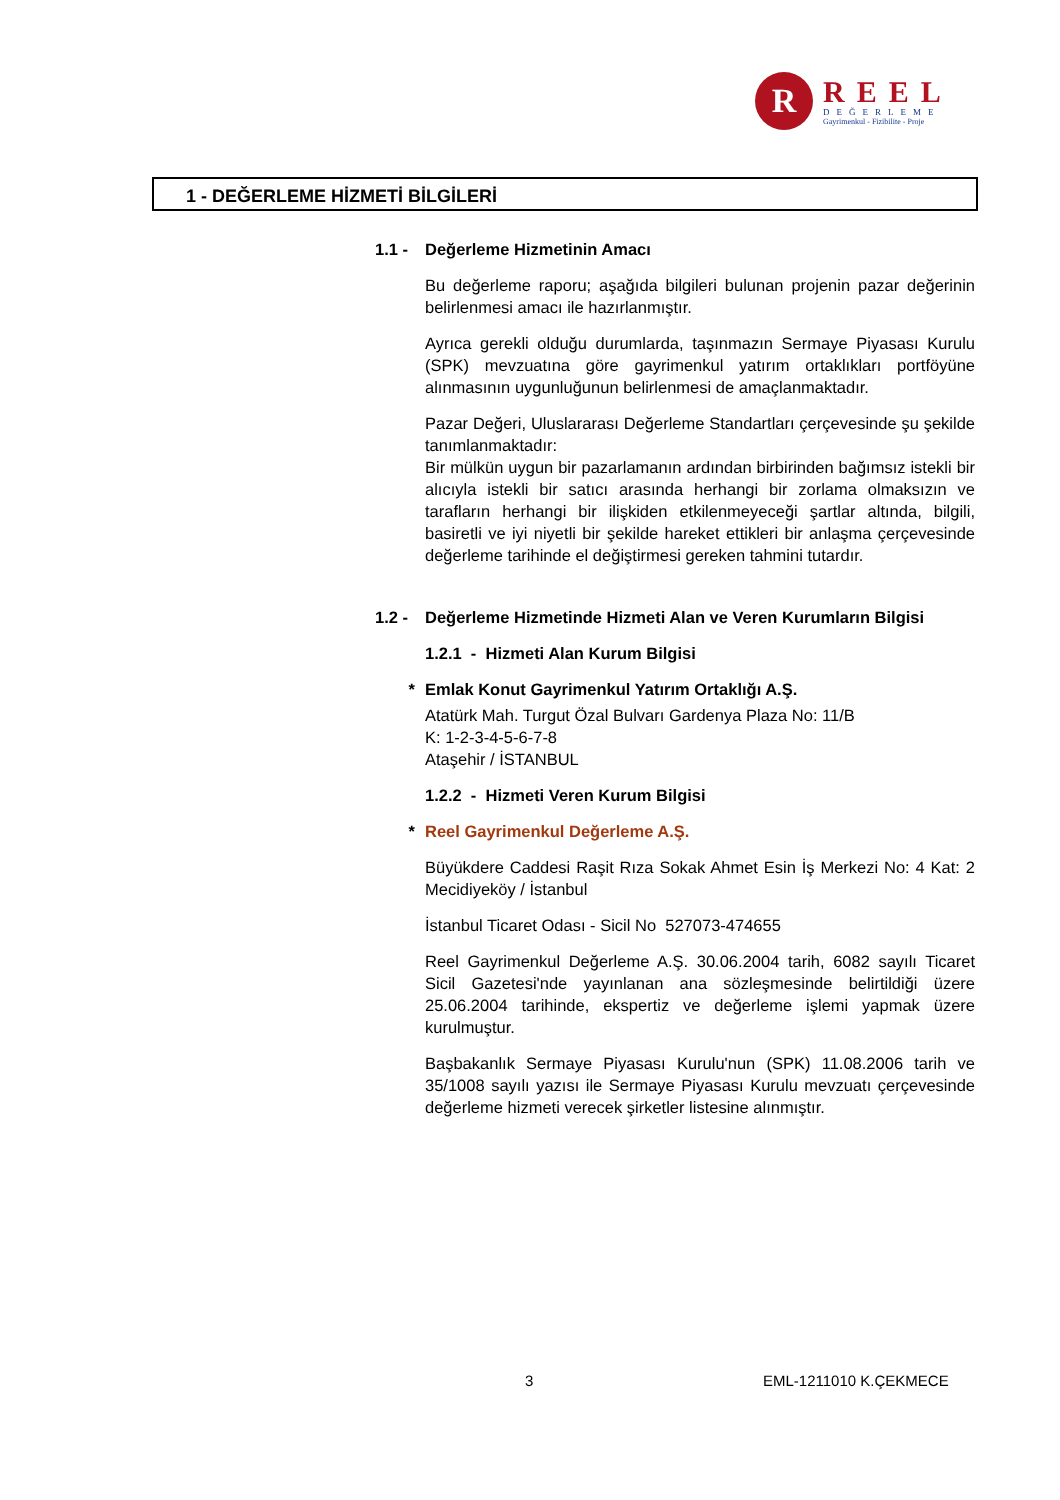R
REEL
DEĞERLEME
Gayrimenkul - Fizibilite - Proje
1 - DEĞERLEME HİZMETİ BİLGİLERİ
1.1 - Değerleme Hizmetinin Amacı
Bu değerleme raporu; aşağıda bilgileri bulunan projenin pazar değerinin belirlenmesi amacı ile hazırlanmıştır.
Ayrıca gerekli olduğu durumlarda, taşınmazın Sermaye Piyasası Kurulu (SPK) mevzuatına göre gayrimenkul yatırım ortaklıkları portföyüne alınmasının uygunluğunun belirlenmesi de amaçlanmaktadır.
Pazar Değeri, Uluslararası Değerleme Standartları çerçevesinde şu şekilde tanımlanmaktadır:
Bir mülkün uygun bir pazarlamanın ardından birbirinden bağımsız istekli bir alıcıyla istekli bir satıcı arasında herhangi bir zorlama olmaksızın ve tarafların herhangi bir ilişkiden etkilenmeyeceği şartlar altında, bilgili, basiretli ve iyi niyetli bir şekilde hareket ettikleri bir anlaşma çerçevesinde değerleme tarihinde el değiştirmesi gereken tahmini tutardır.
1.2 - Değerleme Hizmetinde Hizmeti Alan ve Veren Kurumların Bilgisi
1.2.1 - Hizmeti Alan Kurum Bilgisi
* Emlak Konut Gayrimenkul Yatırım Ortaklığı A.Ş.
Atatürk Mah. Turgut Özal Bulvarı Gardenya Plaza No: 11/B
K: 1-2-3-4-5-6-7-8
Ataşehir / İSTANBUL
1.2.2 - Hizmeti Veren Kurum Bilgisi
* Reel Gayrimenkul Değerleme A.Ş.
Büyükdere Caddesi Raşit Rıza Sokak Ahmet Esin İş Merkezi No: 4 Kat: 2 Mecidiyeköy / İstanbul
İstanbul Ticaret Odası - Sicil No 527073-474655
Reel Gayrimenkul Değerleme A.Ş. 30.06.2004 tarih, 6082 sayılı Ticaret Sicil Gazetesi'nde yayınlanan ana sözleşmesinde belirtildiği üzere 25.06.2004 tarihinde, ekspertiz ve değerleme işlemi yapmak üzere kurulmuştur.
Başbakanlık Sermaye Piyasası Kurulu'nun (SPK) 11.08.2006 tarih ve 35/1008 sayılı yazısı ile Sermaye Piyasası Kurulu mevzuatı çerçevesinde değerleme hizmeti verecek şirketler listesine alınmıştır.
3 EML-1211010 K.ÇEKMECE